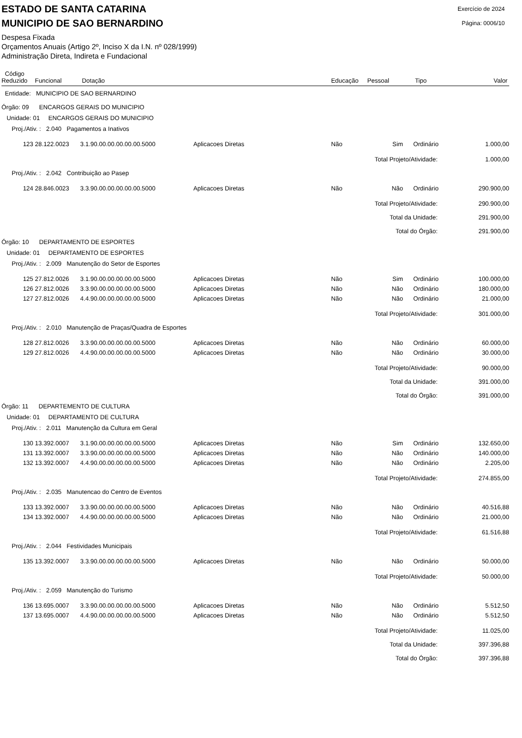ESTADO DE SANTA CATARINA
MUNICIPIO DE SAO BERNARDINO
Exercício de 2024
Página: 0006/10
Despesa Fixada
Orçamentos Anuais (Artigo 2º, Inciso X da I.N. nº 028/1999)
Administração Direta, Indireta e Fundacional
| Código Reduzido | Funcional | Dotação | | Educação | Pessoal | Tipo | Valor |
| --- | --- | --- | --- | --- | --- | --- | --- |
| Entidade: MUNICIPIO DE SAO BERNARDINO | | | | | | | |
| Órgão: 09 ENCARGOS GERAIS DO MUNICIPIO | | | | | | | |
| Unidade: 01 ENCARGOS GERAIS DO MUNICIPIO | | | | | | | |
| Proj./Ativ. : 2.040 Pagamentos a Inativos | | | | | | | |
| 123 | 28.122.0023 | 3.1.90.00.00.00.00.00.5000 | Aplicacoes Diretas | Não | Sim | Ordinário | 1.000,00 |
| Total Projeto/Atividade: | | | | | | | 1.000,00 |
| Proj./Ativ. : 2.042 Contribuição ao Pasep | | | | | | | |
| 124 | 28.846.0023 | 3.3.90.00.00.00.00.00.5000 | Aplicacoes Diretas | Não | Não | Ordinário | 290.900,00 |
| Total Projeto/Atividade: | | | | | | | 290.900,00 |
| Total da Unidade: | | | | | | | 291.900,00 |
| Total do Órgão: | | | | | | | 291.900,00 |
| Órgão: 10 DEPARTAMENTO DE ESPORTES | | | | | | | |
| Unidade: 01 DEPARTAMENTO DE ESPORTES | | | | | | | |
| Proj./Ativ. : 2.009 Manutenção do Setor de Esportes | | | | | | | |
| 125 | 27.812.0026 | 3.1.90.00.00.00.00.00.5000 | Aplicacoes Diretas | Não | Sim | Ordinário | 100.000,00 |
| 126 | 27.812.0026 | 3.3.90.00.00.00.00.00.5000 | Aplicacoes Diretas | Não | Não | Ordinário | 180.000,00 |
| 127 | 27.812.0026 | 4.4.90.00.00.00.00.00.5000 | Aplicacoes Diretas | Não | Não | Ordinário | 21.000,00 |
| Total Projeto/Atividade: | | | | | | | 301.000,00 |
| Proj./Ativ. : 2.010 Manutenção de Praças/Quadra de Esportes | | | | | | | |
| 128 | 27.812.0026 | 3.3.90.00.00.00.00.00.5000 | Aplicacoes Diretas | Não | Não | Ordinário | 60.000,00 |
| 129 | 27.812.0026 | 4.4.90.00.00.00.00.00.5000 | Aplicacoes Diretas | Não | Não | Ordinário | 30.000,00 |
| Total Projeto/Atividade: | | | | | | | 90.000,00 |
| Total da Unidade: | | | | | | | 391.000,00 |
| Total do Órgão: | | | | | | | 391.000,00 |
| Órgão: 11 DEPARTEMENTO DE CULTURA | | | | | | | |
| Unidade: 01 DEPARTAMENTO DE CULTURA | | | | | | | |
| Proj./Ativ. : 2.011 Manutenção da Cultura em Geral | | | | | | | |
| 130 | 13.392.0007 | 3.1.90.00.00.00.00.00.5000 | Aplicacoes Diretas | Não | Sim | Ordinário | 132.650,00 |
| 131 | 13.392.0007 | 3.3.90.00.00.00.00.00.5000 | Aplicacoes Diretas | Não | Não | Ordinário | 140.000,00 |
| 132 | 13.392.0007 | 4.4.90.00.00.00.00.00.5000 | Aplicacoes Diretas | Não | Não | Ordinário | 2.205,00 |
| Total Projeto/Atividade: | | | | | | | 274.855,00 |
| Proj./Ativ. : 2.035 Manutencao do Centro de Eventos | | | | | | | |
| 133 | 13.392.0007 | 3.3.90.00.00.00.00.00.5000 | Aplicacoes Diretas | Não | Não | Ordinário | 40.516,88 |
| 134 | 13.392.0007 | 4.4.90.00.00.00.00.00.5000 | Aplicacoes Diretas | Não | Não | Ordinário | 21.000,00 |
| Total Projeto/Atividade: | | | | | | | 61.516,88 |
| Proj./Ativ. : 2.044 Festividades Municipais | | | | | | | |
| 135 | 13.392.0007 | 3.3.90.00.00.00.00.00.5000 | Aplicacoes Diretas | Não | Não | Ordinário | 50.000,00 |
| Total Projeto/Atividade: | | | | | | | 50.000,00 |
| Proj./Ativ. : 2.059 Manutenção do Turismo | | | | | | | |
| 136 | 13.695.0007 | 3.3.90.00.00.00.00.00.5000 | Aplicacoes Diretas | Não | Não | Ordinário | 5.512,50 |
| 137 | 13.695.0007 | 4.4.90.00.00.00.00.00.5000 | Aplicacoes Diretas | Não | Não | Ordinário | 5.512,50 |
| Total Projeto/Atividade: | | | | | | | 11.025,00 |
| Total da Unidade: | | | | | | | 397.396,88 |
| Total do Órgão: | | | | | | | 397.396,88 |